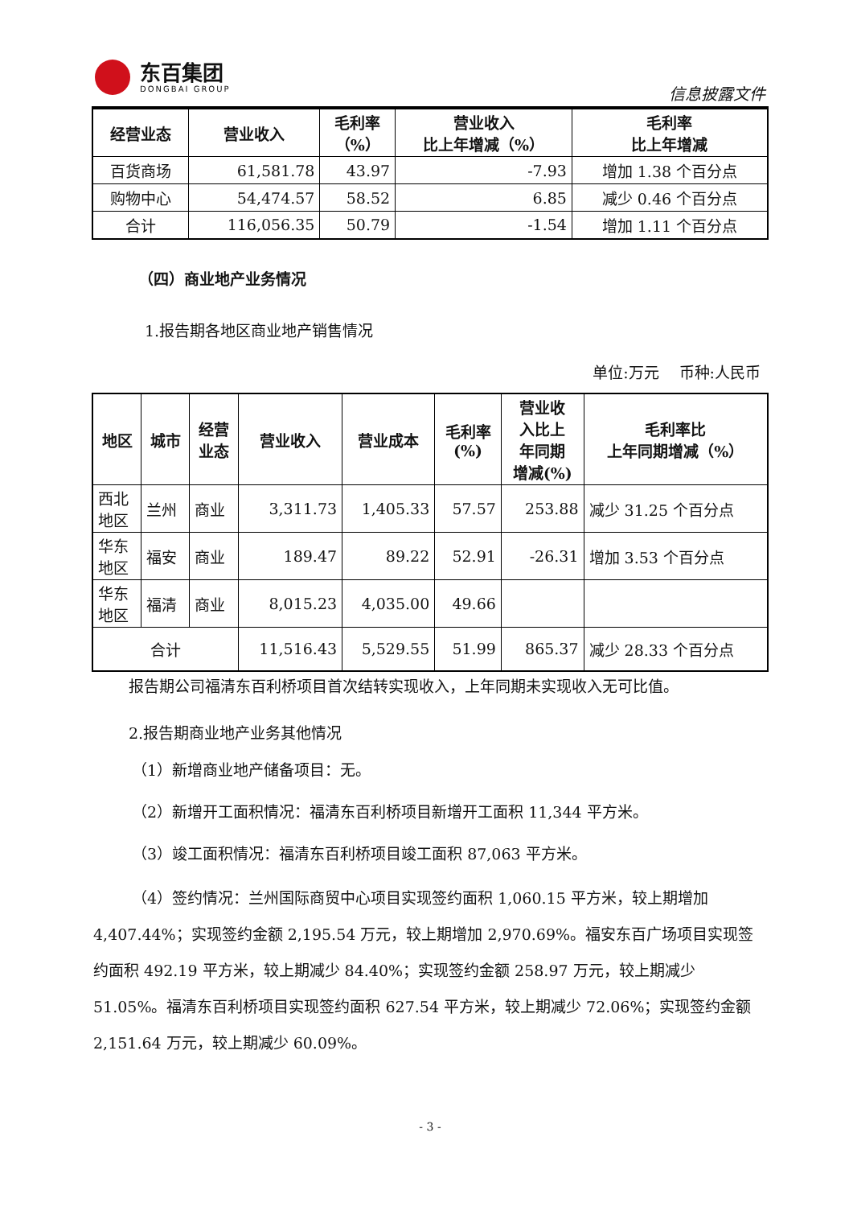东百集团
DONGBAI GROUP
信息披露文件
| 经营业态 | 营业收入 | 毛利率 （%） | 营业收入 比上年增减（%） | 毛利率 比上年增减 |
| --- | --- | --- | --- | --- |
| 百货商场 | 61,581.78 | 43.97 | -7.93 | 增加 1.38 个百分点 |
| 购物中心 | 54,474.57 | 58.52 | 6.85 | 减少 0.46 个百分点 |
| 合计 | 116,056.35 | 50.79 | -1.54 | 增加 1.11 个百分点 |
（四）商业地产业务情况
1.报告期各地区商业地产销售情况
单位:万元　 币种:人民币
| 地区 | 城市 | 经营 业态 | 营业收入 | 营业成本 | 毛利率 (%) | 营业收 入比上 年同期 增减(%) | 毛利率比 上年同期增减（%） |
| --- | --- | --- | --- | --- | --- | --- | --- |
| 西北 地区 | 兰州 | 商业 | 3,311.73 | 1,405.33 | 57.57 | 253.88 | 减少 31.25 个百分点 |
| 华东 地区 | 福安 | 商业 | 189.47 | 89.22 | 52.91 | -26.31 | 增加 3.53 个百分点 |
| 华东 地区 | 福清 | 商业 | 8,015.23 | 4,035.00 | 49.66 | | |
| 合计 | | | 11,516.43 | 5,529.55 | 51.99 | 865.37 | 减少 28.33 个百分点 |
报告期公司福清东百利桥项目首次结转实现收入，上年同期未实现收入无可比值。
2.报告期商业地产业务其他情况
（1）新增商业地产储备项目：无。
（2）新增开工面积情况：福清东百利桥项目新增开工面积 11,344 平方米。
（3）竣工面积情况：福清东百利桥项目竣工面积 87,063 平方米。
（4）签约情况：兰州国际商贸中心项目实现签约面积 1,060.15 平方米，较上期增加 4,407.44%；实现签约金额 2,195.54 万元，较上期增加 2,970.69%。福安东百广场项目实现签约面积 492.19 平方米，较上期减少 84.40%；实现签约金额 258.97 万元，较上期减少 51.05%。福清东百利桥项目实现签约面积 627.54 平方米，较上期减少 72.06%；实现签约金额 2,151.64 万元，较上期减少 60.09%。
- 3 -